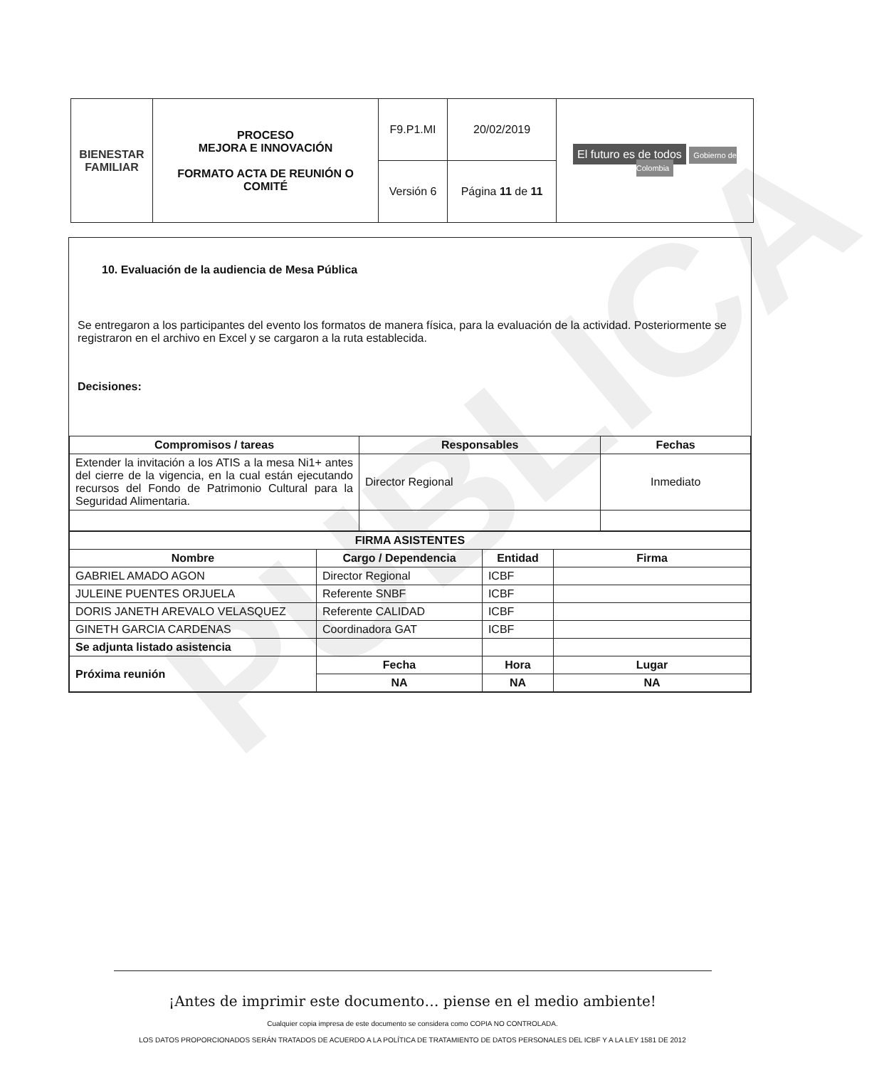PUBLICA
| BIENESTAR FAMILIAR | PROCESO MEJORA E INNOVACIÓN FORMATO ACTA DE REUNIÓN O COMITÉ | F9.P1.MI | 20/02/2019 | El futuro es de todos Gobierno de Colombia |
| | | Versión 6 | Página 11 de 11 | |
10. Evaluación de la audiencia de Mesa Pública
Se entregaron a los participantes del evento los formatos de manera física, para la evaluación de la actividad. Posteriormente se registraron en el archivo en Excel y se cargaron a la ruta establecida.
Decisiones:
| Compromisos / tareas | Responsables | Fechas |
| --- | --- | --- |
| Extender la invitación a los ATIS a la mesa Ni1+ antes del cierre de la vigencia, en la cual están ejecutando recursos del Fondo de Patrimonio Cultural para la Seguridad Alimentaria. | Director Regional | Inmediato |
| FIRMA ASISTENTES | | | |
| --- | --- | --- | --- |
| Nombre | Cargo / Dependencia | Entidad | Firma |
| GABRIEL AMADO AGON | Director Regional | ICBF | |
| JULEINE PUENTES ORJUELA | Referente SNBF | ICBF | |
| DORIS JANETH AREVALO VELASQUEZ | Referente CALIDAD | ICBF | |
| GINETH GARCIA CARDENAS | Coordinadora GAT | ICBF | |
| Se adjunta listado asistencia | | | |
| Próxima reunión | Fecha | Hora | Lugar |
| | NA | NA | NA |
¡Antes de imprimir este documento… piense en el medio ambiente!
Cualquier copia impresa de este documento se considera como COPIA NO CONTROLADA.
LOS DATOS PROPORCIONADOS SERÁN TRATADOS DE ACUERDO A LA POLÍTICA DE TRATAMIENTO DE DATOS PERSONALES DEL ICBF Y A LA LEY 1581 DE 2012